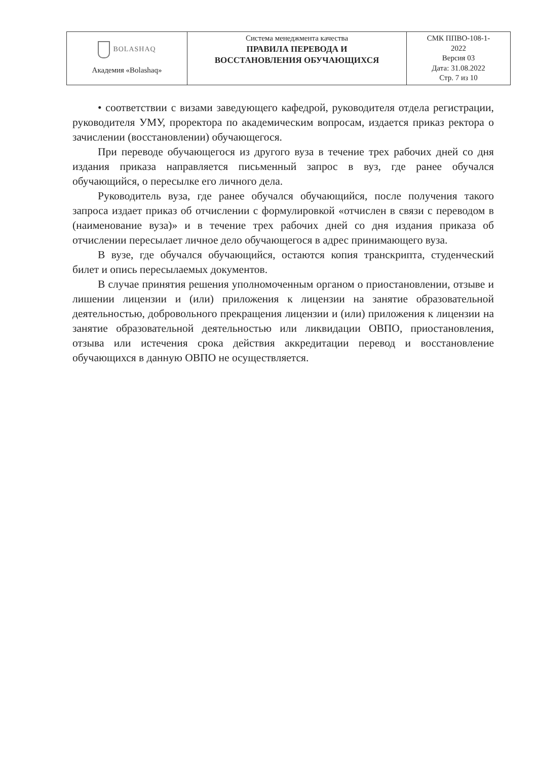| BOLASHAQ Академия «Bolashaq» | Система менеджмента качества ПРАВИЛА ПЕРЕВОДА И ВОССТАНОВЛЕНИЯ ОБУЧАЮЩИХСЯ | СМК ППВО-108-1- 2022 Версия 03 Дата: 31.08.2022 Стр. 7 из 10 |
• соответствии с визами заведующего кафедрой, руководителя отдела регистрации, руководителя УМУ, проректора по академическим вопросам, издается приказ ректора о зачислении (восстановлении) обучающегося.
При переводе обучающегося из другого вуза в течение трех рабочих дней со дня издания приказа направляется письменный запрос в вуз, где ранее обучался обучающийся, о пересылке его личного дела.
Руководитель вуза, где ранее обучался обучающийся, после получения такого запроса издает приказ об отчислении с формулировкой «отчислен в связи с переводом в (наименование вуза)» и в течение трех рабочих дней со дня издания приказа об отчислении пересылает личное дело обучающегося в адрес принимающего вуза.
В вузе, где обучался обучающийся, остаются копия транскрипта, студенческий билет и опись пересылаемых документов.
В случае принятия решения уполномоченным органом о приостановлении, отзыве и лишении лицензии и (или) приложения к лицензии на занятие образовательной деятельностью, добровольного прекращения лицензии и (или) приложения к лицензии на занятие образовательной деятельностью или ликвидации ОВПО, приостановления, отзыва или истечения срока действия аккредитации перевод и восстановление обучающихся в данную ОВПО не осуществляется.